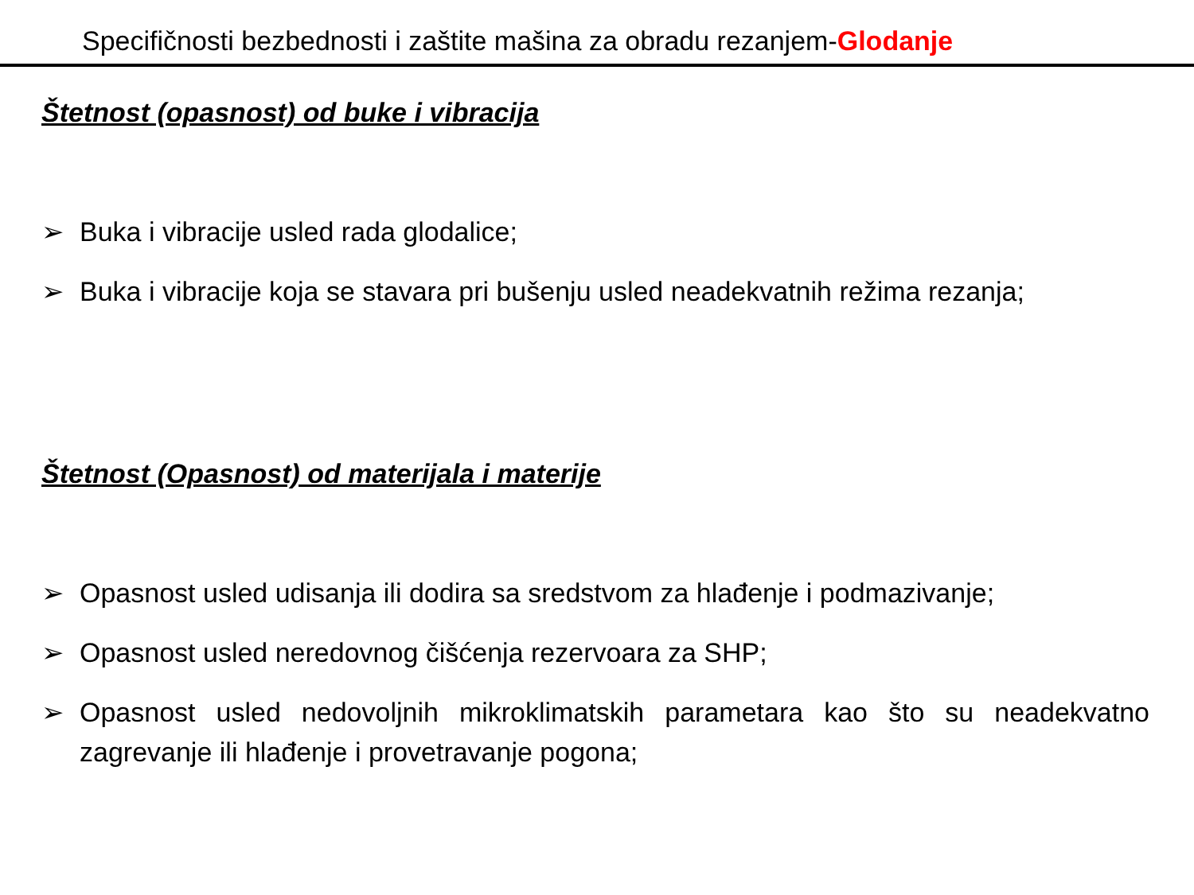Specifičnosti bezbednosti i zaštite mašina za obradu rezanjem-Glodanje
Štetnost (opasnost) od buke i vibracija
➢ Buka i vibracije usled rada glodalice;
➢ Buka i vibracije koja se stavara pri bušenju usled neadekvatnih režima rezanja;
Štetnost (Opasnost) od materijala i materije
➢ Opasnost usled udisanja ili dodira sa sredstvom za hlađenje i podmazivanje;
➢ Opasnost usled neredovnog čišćenja rezervoara za SHP;
➢ Opasnost usled nedovoljnih mikroklimatskih parametara kao što su neadekvatno zagrevanje ili hlađenje i provetravanje pogona;